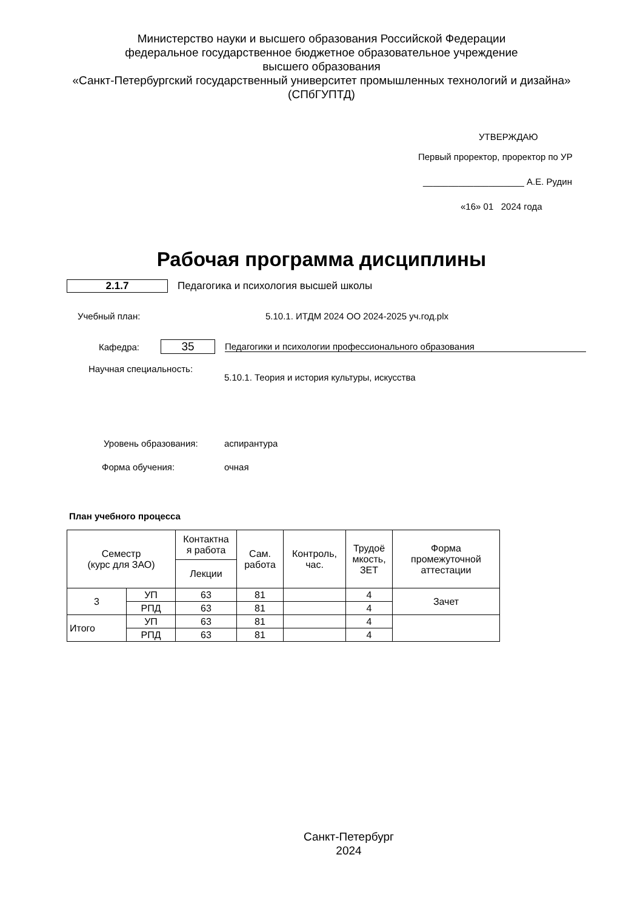Министерство науки и высшего образования Российской Федерации
федеральное государственное бюджетное образовательное учреждение
высшего образования
«Санкт-Петербургский государственный университет промышленных технологий и дизайна»
(СПбГУПТД)
УТВЕРЖДАЮ
Первый проректор, проректор по УР
____________________ А.Е. Рудин
«16» 01 2024 года
Рабочая программа дисциплины
2.1.7
Педагогика и психология высшей школы
Учебный план:
5.10.1. ИТДМ 2024 ОО 2024-2025 уч.год.plx
Кафедра:
35
Педагогики и психологии профессионального образования
Научная специальность:
5.10.1. Теория и история культуры, искусства
Уровень образования: аспирантура
Форма обучения: очная
План учебного процесса
| Семестр (курс для ЗАО) | | Контактна я работа | Сам. работа | Контроль, час. | Трудоё мкость, ЗЕТ | Форма промежуточной аттестации |
| --- | --- | --- | --- | --- | --- | --- |
| | | Лекции | | | | |
| 3 | УП | 63 | 81 | | 4 | Зачет |
| | РПД | 63 | 81 | | 4 | |
| Итого | УП | 63 | 81 | | 4 | |
| | РПД | 63 | 81 | | 4 | |
Санкт-Петербург
2024